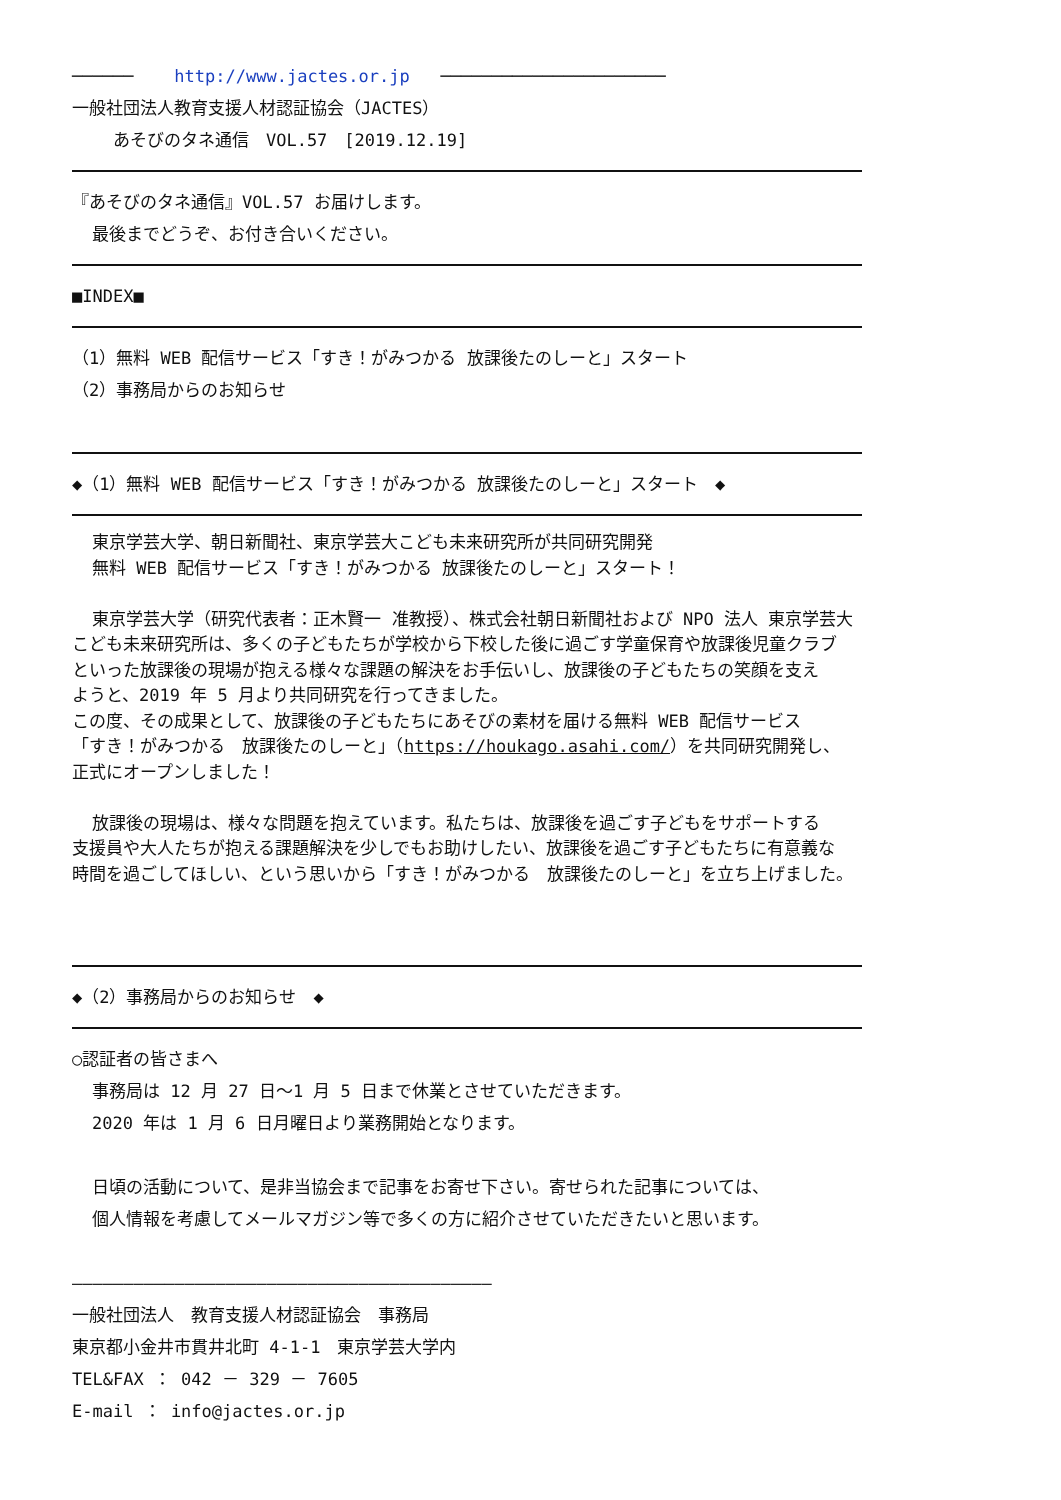────── http://www.jactes.or.jp ──────────────────────
一般社団法人教育支援人材認証協会（JACTES）
あそびのタネ通信　VOL.57　[2019.12.19]
『あそびのタネ通信』VOL.57 お届けします。
最後までどうぞ、お付き合いください。
■INDEX■
（1）無料 WEB 配信サービス「すき！がみつかる 放課後たのしーと」スタート
（2）事務局からのお知らせ
◆（1）無料 WEB 配信サービス「すき！がみつかる 放課後たのしーと」スタート　◆
東京学芸大学、朝日新聞社、東京学芸大こども未来研究所が共同研究開発
無料 WEB 配信サービス「すき！がみつかる 放課後たのしーと」スタート！
東京学芸大学（研究代表者：正木賢一 准教授）、株式会社朝日新聞社および NPO 法人 東京学芸大
こども未来研究所は、多くの子どもたちが学校から下校した後に過ごす学童保育や放課後児童クラブ
といった放課後の現場が抱える様々な課題の解決をお手伝いし、放課後の子どもたちの笑顔を支え
ようと、2019 年 5 月より共同研究を行ってきました。
この度、その成果として、放課後の子どもたちにあそびの素材を届ける無料 WEB 配信サービス
「すき！がみつかる　放課後たのしーと」（https://houkago.asahi.com/）を共同研究開発し、
正式にオープンしました！
放課後の現場は、様々な問題を抱えています。私たちは、放課後を過ごす子どもをサポートする
支援員や大人たちが抱える課題解決を少しでもお助けしたい、放課後を過ごす子どもたちに有意義な
時間を過ごしてほしい、という思いから「すき！がみつかる　放課後たのしーと」を立ち上げました。
◆（2）事務局からのお知らせ　◆
○認証者の皆さまへ
事務局は 12 月 27 日～1 月 5 日まで休業とさせていただきます。
2020 年は 1 月 6 日月曜日より業務開始となります。
日頃の活動について、是非当協会まで記事をお寄せ下さい。寄せられた記事については、
個人情報を考慮してメールマガジン等で多くの方に紹介させていただきたいと思います。
―――――――――――――――――――――――――――――――――――――――――
一般社団法人　教育支援人材認証協会　事務局
東京都小金井市貫井北町 4-1-1　東京学芸大学内
TEL&FAX ： 042 － 329 － 7605
E-mail ： info@jactes.or.jp